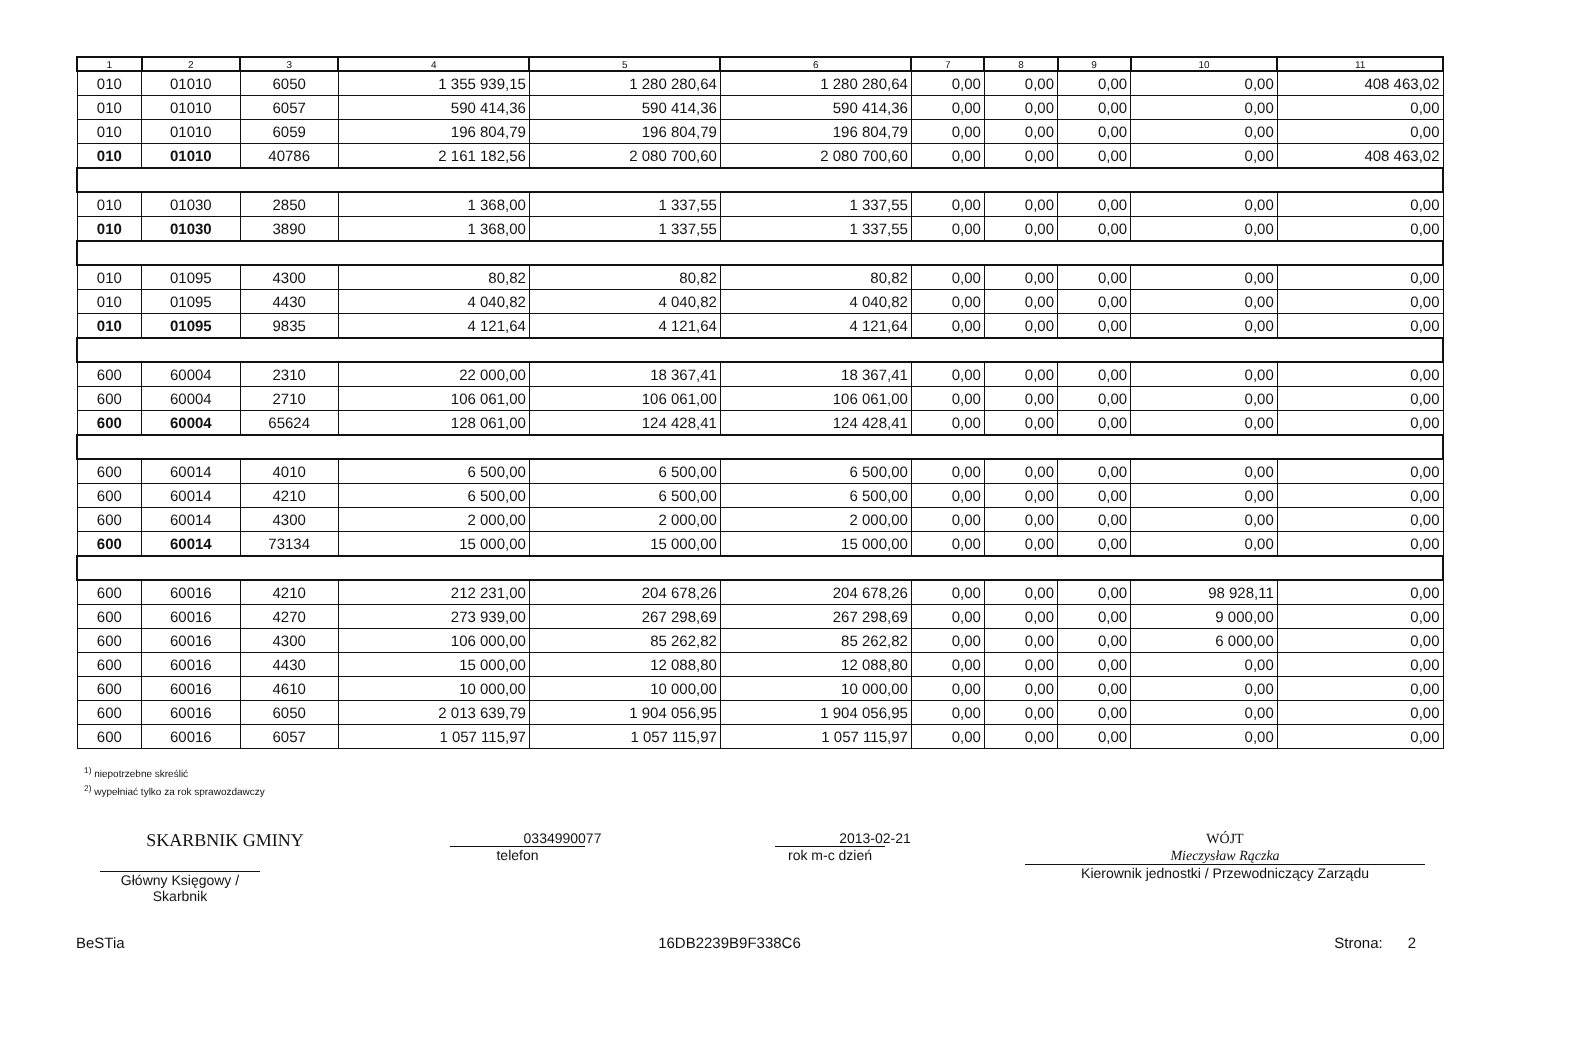| 1 | 2 | 3 | 4 | 5 | 6 | 7 | 8 | 9 | 10 | 11 |
| --- | --- | --- | --- | --- | --- | --- | --- | --- | --- | --- |
| 010 | 01010 | 6050 | 1 355 939,15 | 1 280 280,64 | 1 280 280,64 | 0,00 | 0,00 | 0,00 | 0,00 | 408 463,02 |
| 010 | 01010 | 6057 | 590 414,36 | 590 414,36 | 590 414,36 | 0,00 | 0,00 | 0,00 | 0,00 | 0,00 |
| 010 | 01010 | 6059 | 196 804,79 | 196 804,79 | 196 804,79 | 0,00 | 0,00 | 0,00 | 0,00 | 0,00 |
| 010 | 01010 | 40786 | 2 161 182,56 | 2 080 700,60 | 2 080 700,60 | 0,00 | 0,00 | 0,00 | 0,00 | 408 463,02 |
| 010 | 01030 | 2850 | 1 368,00 | 1 337,55 | 1 337,55 | 0,00 | 0,00 | 0,00 | 0,00 | 0,00 |
| 010 | 01030 | 3890 | 1 368,00 | 1 337,55 | 1 337,55 | 0,00 | 0,00 | 0,00 | 0,00 | 0,00 |
| 010 | 01095 | 4300 | 80,82 | 80,82 | 80,82 | 0,00 | 0,00 | 0,00 | 0,00 | 0,00 |
| 010 | 01095 | 4430 | 4 040,82 | 4 040,82 | 4 040,82 | 0,00 | 0,00 | 0,00 | 0,00 | 0,00 |
| 010 | 01095 | 9835 | 4 121,64 | 4 121,64 | 4 121,64 | 0,00 | 0,00 | 0,00 | 0,00 | 0,00 |
| 600 | 60004 | 2310 | 22 000,00 | 18 367,41 | 18 367,41 | 0,00 | 0,00 | 0,00 | 0,00 | 0,00 |
| 600 | 60004 | 2710 | 106 061,00 | 106 061,00 | 106 061,00 | 0,00 | 0,00 | 0,00 | 0,00 | 0,00 |
| 600 | 60004 | 65624 | 128 061,00 | 124 428,41 | 124 428,41 | 0,00 | 0,00 | 0,00 | 0,00 | 0,00 |
| 600 | 60014 | 4010 | 6 500,00 | 6 500,00 | 6 500,00 | 0,00 | 0,00 | 0,00 | 0,00 | 0,00 |
| 600 | 60014 | 4210 | 6 500,00 | 6 500,00 | 6 500,00 | 0,00 | 0,00 | 0,00 | 0,00 | 0,00 |
| 600 | 60014 | 4300 | 2 000,00 | 2 000,00 | 2 000,00 | 0,00 | 0,00 | 0,00 | 0,00 | 0,00 |
| 600 | 60014 | 73134 | 15 000,00 | 15 000,00 | 15 000,00 | 0,00 | 0,00 | 0,00 | 0,00 | 0,00 |
| 600 | 60016 | 4210 | 212 231,00 | 204 678,26 | 204 678,26 | 0,00 | 0,00 | 0,00 | 98 928,11 | 0,00 |
| 600 | 60016 | 4270 | 273 939,00 | 267 298,69 | 267 298,69 | 0,00 | 0,00 | 0,00 | 9 000,00 | 0,00 |
| 600 | 60016 | 4300 | 106 000,00 | 85 262,82 | 85 262,82 | 0,00 | 0,00 | 0,00 | 6 000,00 | 0,00 |
| 600 | 60016 | 4430 | 15 000,00 | 12 088,80 | 12 088,80 | 0,00 | 0,00 | 0,00 | 0,00 | 0,00 |
| 600 | 60016 | 4610 | 10 000,00 | 10 000,00 | 10 000,00 | 0,00 | 0,00 | 0,00 | 0,00 | 0,00 |
| 600 | 60016 | 6050 | 2 013 639,79 | 1 904 056,95 | 1 904 056,95 | 0,00 | 0,00 | 0,00 | 0,00 | 0,00 |
| 600 | 60016 | 6057 | 1 057 115,97 | 1 057 115,97 | 1 057 115,97 | 0,00 | 0,00 | 0,00 | 0,00 | 0,00 |
<sup>1)</sup> niepotrzebne skreślić
<sup>2)</sup> wypełniać tylko za rok sprawozdawczy
SKARBNIK GMINY
Główny Księgowy / Skarbnik
0334990077
telefon
2013-02-21
rok m-c dzień
WÓJT
Mieczysław Rączka
Kierownik jednostki / Przewodniczący Zarządu
BeSTia 16DB2239B9F338C6 Strona: 2